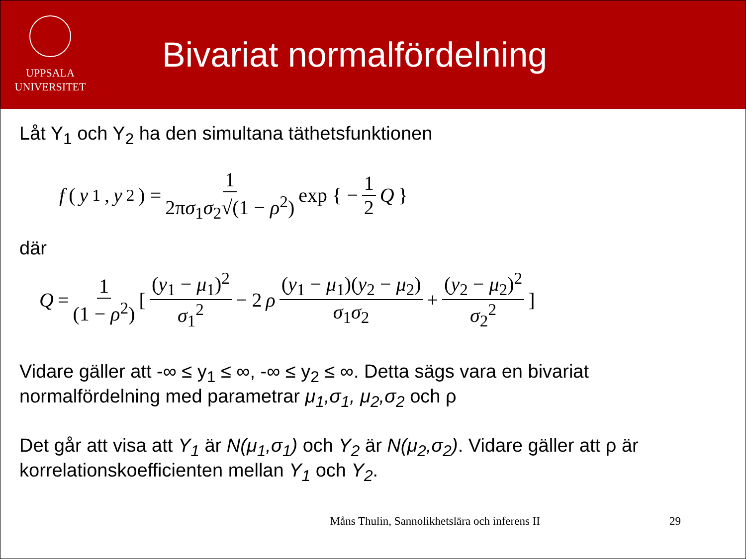UPPSALA
UNIVERSITET
Bivariat normalfördelning
Låt Y<sub>1</sub> och Y<sub>2</sub> ha den simultana täthetsfunktionen
f (y<sub>1</sub>, y<sub>2</sub>) = 1 2πσ<sub>1</sub>σ<sub>2</sub>√(1 − ρ<sup>2</sup>) exp { − 1 2 Q }
där
Q = 1 (1 − ρ<sup>2</sup>) [ (y<sub>1</sub> − μ<sub>1</sub>)<sup>2</sup> σ<sub>1</sub><sup>2</sup> − 2 ρ (y<sub>1</sub> − μ<sub>1</sub>)(y<sub>2</sub> − μ<sub>2</sub>) σ<sub>1</sub>σ<sub>2</sub> + (y<sub>2</sub> − μ<sub>2</sub>)<sup>2</sup> σ<sub>2</sub><sup>2</sup> ]
Vidare gäller att -∞ ≤ y<sub>1</sub> ≤ ∞, -∞ ≤ y<sub>2</sub> ≤ ∞. Detta sägs vara en bivariat normalfördelning med parametrar μ<sub>1</sub>,σ<sub>1</sub>, μ<sub>2</sub>,σ<sub>2</sub> och ρ
Det går att visa att Y<sub>1</sub> är N(μ<sub>1</sub>,σ<sub>1</sub>) och Y<sub>2</sub> är N(μ<sub>2</sub>,σ<sub>2</sub>). Vidare gäller att ρ är korrelationskoefficienten mellan Y<sub>1</sub> och Y<sub>2</sub>.
Måns Thulin, Sannolikhetslära och inferens II 29